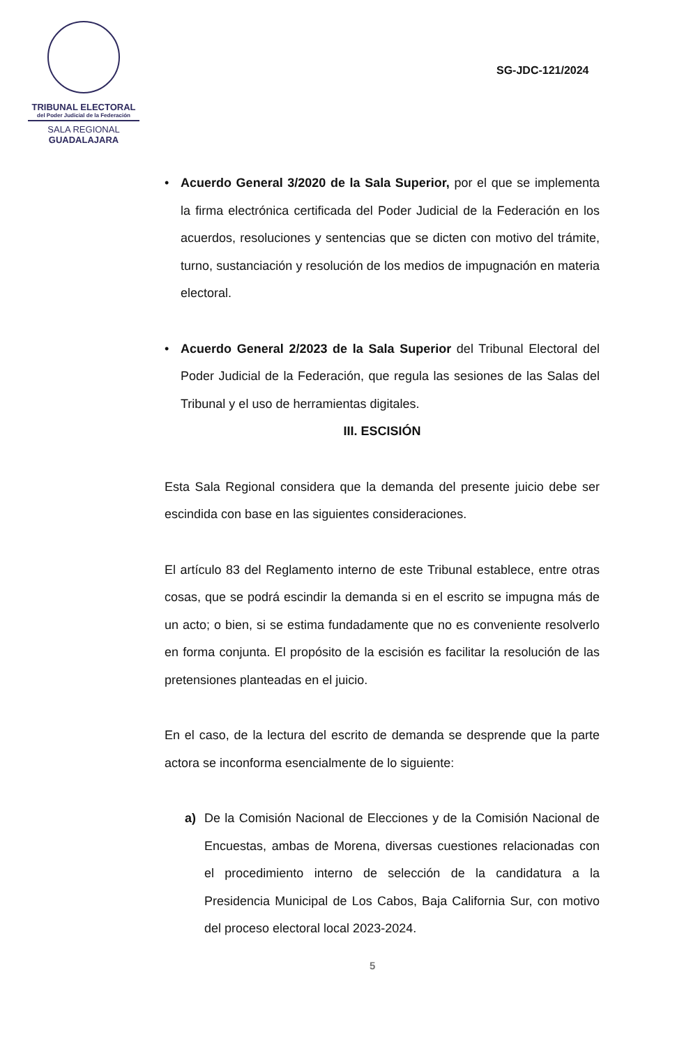TRIBUNAL ELECTORAL
del Poder Judicial de la Federación
SALA REGIONAL
GUADALAJARA
SG-JDC-121/2024
• Acuerdo General 3/2020 de la Sala Superior, por el que se implementa la firma electrónica certificada del Poder Judicial de la Federación en los acuerdos, resoluciones y sentencias que se dicten con motivo del trámite, turno, sustanciación y resolución de los medios de impugnación en materia electoral.
• Acuerdo General 2/2023 de la Sala Superior del Tribunal Electoral del Poder Judicial de la Federación, que regula las sesiones de las Salas del Tribunal y el uso de herramientas digitales.
III. ESCISIÓN
Esta Sala Regional considera que la demanda del presente juicio debe ser escindida con base en las siguientes consideraciones.
El artículo 83 del Reglamento interno de este Tribunal establece, entre otras cosas, que se podrá escindir la demanda si en el escrito se impugna más de un acto; o bien, si se estima fundadamente que no es conveniente resolverlo en forma conjunta. El propósito de la escisión es facilitar la resolución de las pretensiones planteadas en el juicio.
En el caso, de la lectura del escrito de demanda se desprende que la parte actora se inconforma esencialmente de lo siguiente:
a) De la Comisión Nacional de Elecciones y de la Comisión Nacional de Encuestas, ambas de Morena, diversas cuestiones relacionadas con el procedimiento interno de selección de la candidatura a la Presidencia Municipal de Los Cabos, Baja California Sur, con motivo del proceso electoral local 2023-2024.
5